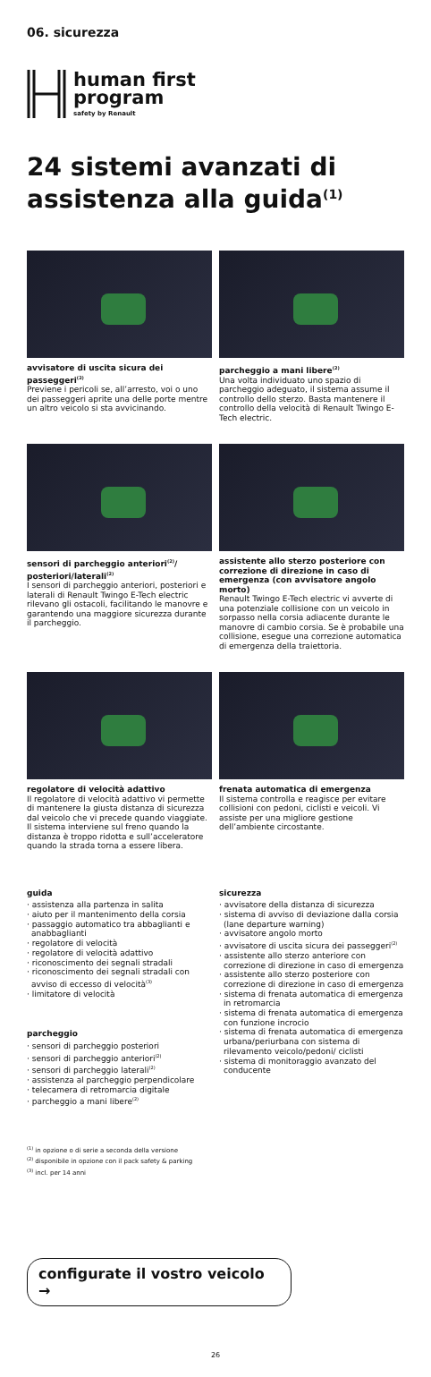06. sicurezza
human first
program
safety by Renault
24 sistemi avanzati di assistenza alla guida<sup>(1)</sup>
avvisatore di uscita sicura dei passeggeri<sup>(2)</sup>
Previene i pericoli se, all’arresto, voi o uno dei passeggeri aprite una delle porte mentre un altro veicolo si sta avvicinando.
parcheggio a mani libere<sup>(2)</sup>
Una volta individuato uno spazio di parcheggio adeguato, il sistema assume il controllo dello sterzo. Basta mantenere il controllo della velocità di Renault Twingo E-Tech electric.
sensori di parcheggio anteriori<sup>(2)</sup>/ posteriori/laterali<sup>(2)</sup>
I sensori di parcheggio anteriori, posteriori e laterali di Renault Twingo E-Tech electric rilevano gli ostacoli, facilitando le manovre e garantendo una maggiore sicurezza durante il parcheggio.
assistente allo sterzo posteriore con correzione di direzione in caso di emergenza (con avvisatore angolo morto)
Renault Twingo E-Tech electric vi avverte di una potenziale collisione con un veicolo in sorpasso nella corsia adiacente durante le manovre di cambio corsia. Se è probabile una collisione, esegue una correzione automatica di emergenza della traiettoria.
regolatore di velocità adattivo
Il regolatore di velocità adattivo vi permette di mantenere la giusta distanza di sicurezza dal veicolo che vi precede quando viaggiate. Il sistema interviene sul freno quando la distanza è troppo ridotta e sull’acceleratore quando la strada torna a essere libera.
frenata automatica di emergenza
Il sistema controlla e reagisce per evitare collisioni con pedoni, ciclisti e veicoli. Vi assiste per una migliore gestione dell’ambiente circostante.
guida
· assistenza alla partenza in salita
· aiuto per il mantenimento della corsia
· passaggio automatico tra abbaglianti e anabbaglianti
· regolatore di velocità
· regolatore di velocità adattivo
· riconoscimento dei segnali stradali
· riconoscimento dei segnali stradali con avviso di eccesso di velocità<sup>(3)</sup>
· limitatore di velocità
parcheggio
· sensori di parcheggio posteriori
· sensori di parcheggio anteriori<sup>(2)</sup>
· sensori di parcheggio laterali<sup>(2)</sup>
· assistenza al parcheggio perpendicolare
· telecamera di retromarcia digitale
· parcheggio a mani libere<sup>(2)</sup>
sicurezza
· avvisatore della distanza di sicurezza
· sistema di avviso di deviazione dalla corsia (lane departure warning)
· avvisatore angolo morto
· avvisatore di uscita sicura dei passeggeri<sup>(2)</sup>
· assistente allo sterzo anteriore con correzione di direzione in caso di emergenza
· assistente allo sterzo posteriore con correzione di direzione in caso di emergenza
· sistema di frenata automatica di emergenza in retromarcia
· sistema di frenata automatica di emergenza con funzione incrocio
· sistema di frenata automatica di emergenza urbana/periurbana con sistema di rilevamento veicolo/pedoni/ ciclisti
· sistema di monitoraggio avanzato del conducente
<sup>(1)</sup> in opzione o di serie a seconda della versione
<sup>(2)</sup> disponibile in opzione con il pack safety & parking
<sup>(3)</sup> incl. per 14 anni
configurate il vostro veicolo →
26